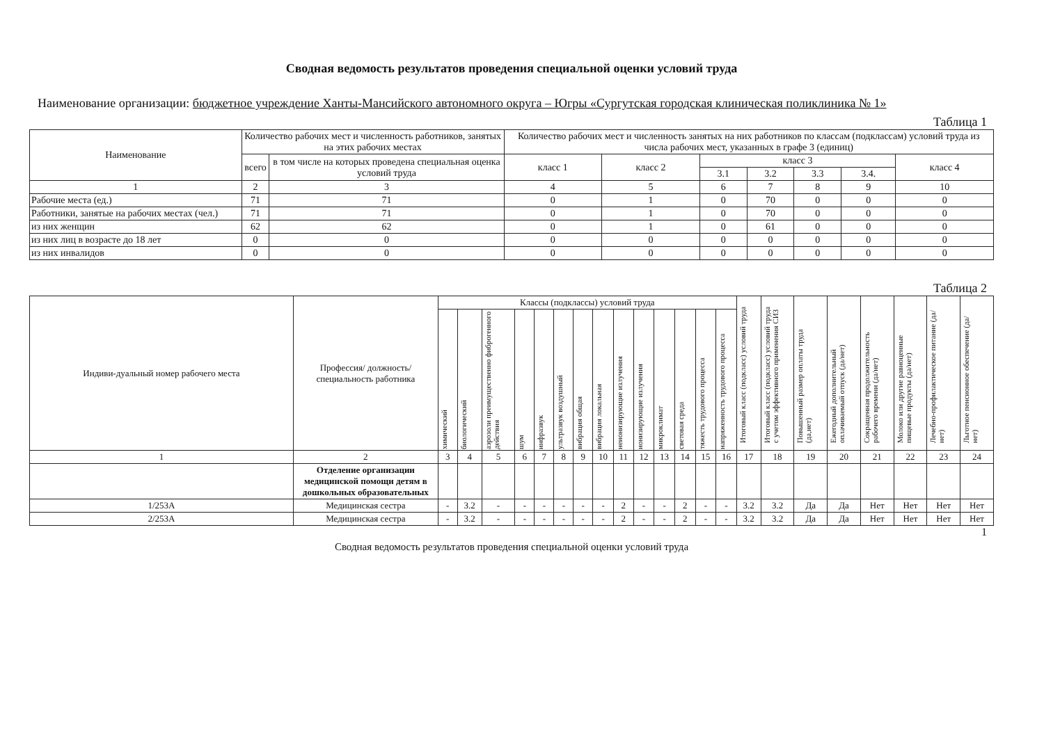Сводная ведомость результатов проведения специальной оценки условий труда
Наименование организации: бюджетное учреждение Ханты-Мансийского автономного округа – Югры «Сургутская городская клиническая поликлиника № 1»
Таблица 1
| Наименование | Количество рабочих мест и численность работников, занятых на этих рабочих местах | | Количество рабочих мест и численность занятых на них работников по классам (подклассам) условий труда из числа рабочих мест, указанных в графе 3 (единиц) | | | | | | |
| --- | --- | --- | --- | --- | --- | --- | --- | --- | --- |
| | всего | в том числе на которых проведена специальная оценка условий труда | класс 1 | класс 2 | класс 3 | | | | класс 4 |
| | | | | | 3.1 | 3.2 | 3.3 | 3.4. | |
| 1 | 2 | 3 | 4 | 5 | 6 | 7 | 8 | 9 | 10 |
| Рабочие места (ед.) | 71 | 71 | 0 | 1 | 0 | 70 | 0 | 0 | 0 |
| Работники, занятые на рабочих местах (чел.) | 71 | 71 | 0 | 1 | 0 | 70 | 0 | 0 | 0 |
| из них женщин | 62 | 62 | 0 | 1 | 0 | 61 | 0 | 0 | 0 |
| из них лиц в возрасте до 18 лет | 0 | 0 | 0 | 0 | 0 | 0 | 0 | 0 | 0 |
| из них инвалидов | 0 | 0 | 0 | 0 | 0 | 0 | 0 | 0 | 0 |
Таблица 2
| Индиви-дуальный номер рабочего места | Профессия/ должность/ специальность работника | Классы (подклассы) условий труда | | | | | | | | | | | | | | Итоговый класс (подкласс) условий труда | Итоговый класс (подкласс) условий труда с учетом эффективного применения СИЗ | Повышенный размер оплаты труда (да,нет) | Ежегодный дополнительный оплачиваемый отпуск (да/нет) | Сокращенная продолжительность рабочего времени (да/нет) | Молоко или другие равноценные пищевые продукты (да/нет) | Лечебно-профилактическое питание (да/нет) | Льготное пенсионное обеспечение (да/нет) |
| --- | --- | --- | --- | --- | --- | --- | --- | --- | --- | --- | --- | --- | --- | --- | --- | --- | --- | --- | --- | --- | --- | --- | --- |
| | | химический | биологический | аэрозоли преимущественно фиброгенного действия | шум | инфразвук | ультразвук воздушный | вибрация общая | вибрация локальная | неионизирующие излучения | ионизирующие излучения | микроклимат | световая среда | тяжесть трудового процесса | напряженность трудового процесса | | | | | | | | |
| 1 | 2 | 3 | 4 | 5 | 6 | 7 | 8 | 9 | 10 | 11 | 12 | 13 | 14 | 15 | 16 | 17 | 18 | 19 | 20 | 21 | 22 | 23 | 24 |
| | Отделение организации медицинской помощи детям в дошкольных образовательных | | | | | | | | | | | | | | | | | | | | | | |
| 1/253А | Медицинская сестра | - | 3.2 | - | - | - | - | - | - | 2 | - | - | 2 | - | - | 3.2 | 3.2 | Да | Да | Нет | Нет | Нет | Нет |
| 2/253А | Медицинская сестра | - | 3.2 | - | - | - | - | - | - | 2 | - | - | 2 | - | - | 3.2 | 3.2 | Да | Да | Нет | Нет | Нет | Нет |
1
Сводная ведомость результатов проведения специальной оценки условий труда